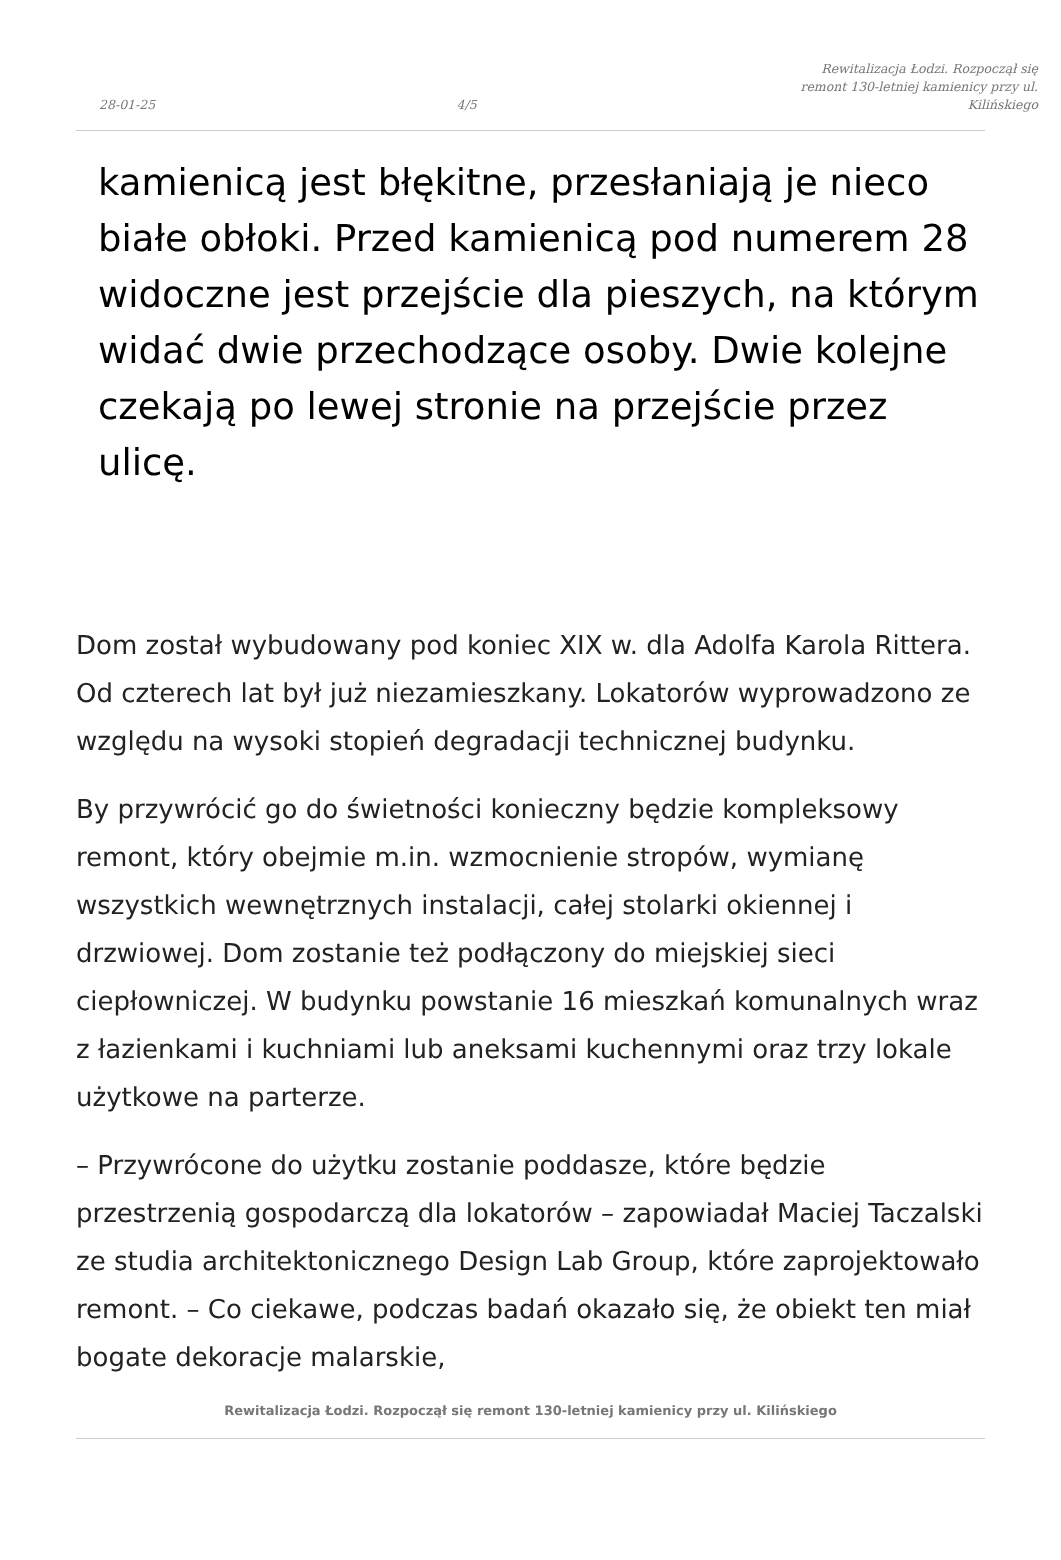28-01-25 4/5 Rewitalizacja Łodzi. Rozpoczął się remont 130-letniej kamienicy przy ul. Kilińskiego
kamienicą jest błękitne, przesłaniają je nieco białe obłoki. Przed kamienicą pod numerem 28 widoczne jest przejście dla pieszych, na którym widać dwie przechodzące osoby. Dwie kolejne czekają po lewej stronie na przejście przez ulicę.
Dom został wybudowany pod koniec XIX w. dla Adolfa Karola Rittera. Od czterech lat był już niezamieszkany. Lokatorów wyprowadzono ze względu na wysoki stopień degradacji technicznej budynku.
By przywrócić go do świetności konieczny będzie kompleksowy remont, który obejmie m.in. wzmocnienie stropów, wymianę wszystkich wewnętrznych instalacji, całej stolarki okiennej i drzwiowej. Dom zostanie też podłączony do miejskiej sieci ciepłowniczej. W budynku powstanie 16 mieszkań komunalnych wraz z łazienkami i kuchniami lub aneksami kuchennymi oraz trzy lokale użytkowe na parterze.
– Przywrócone do użytku zostanie poddasze, które będzie przestrzenią gospodarczą dla lokatorów – zapowiadał Maciej Taczalski ze studia architektonicznego Design Lab Group, które zaprojektowało remont. – Co ciekawe, podczas badań okazało się, że obiekt ten miał bogate dekoracje malarskie,
Rewitalizacja Łodzi. Rozpoczął się remont 130-letniej kamienicy przy ul. Kilińskiego